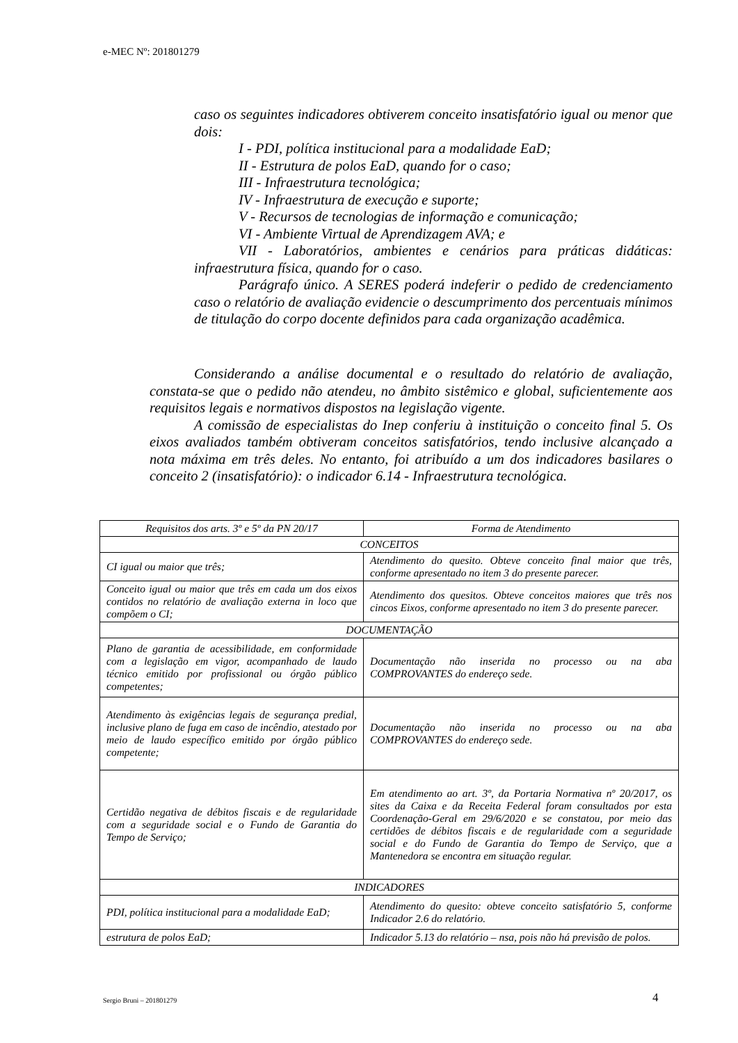e-MEC Nº: 201801279
caso os seguintes indicadores obtiverem conceito insatisfatório igual ou menor que dois:
I - PDI, política institucional para a modalidade EaD;
II - Estrutura de polos EaD, quando for o caso;
III - Infraestrutura tecnológica;
IV - Infraestrutura de execução e suporte;
V - Recursos de tecnologias de informação e comunicação;
VI - Ambiente Virtual de Aprendizagem AVA; e
VII - Laboratórios, ambientes e cenários para práticas didáticas: infraestrutura física, quando for o caso.
Parágrafo único. A SERES poderá indeferir o pedido de credenciamento caso o relatório de avaliação evidencie o descumprimento dos percentuais mínimos de titulação do corpo docente definidos para cada organização acadêmica.
Considerando a análise documental e o resultado do relatório de avaliação, constata-se que o pedido não atendeu, no âmbito sistêmico e global, suficientemente aos requisitos legais e normativos dispostos na legislação vigente.
A comissão de especialistas do Inep conferiu à instituição o conceito final 5. Os eixos avaliados também obtiveram conceitos satisfatórios, tendo inclusive alcançado a nota máxima em três deles. No entanto, foi atribuído a um dos indicadores basilares o conceito 2 (insatisfatório): o indicador 6.14 - Infraestrutura tecnológica.
| Requisitos dos arts. 3º e 5º da PN 20/17 | Forma de Atendimento |
| --- | --- |
| CONCEITOS | |
| CI igual ou maior que três; | Atendimento do quesito. Obteve conceito final maior que três, conforme apresentado no item 3 do presente parecer. |
| Conceito igual ou maior que três em cada um dos eixos contidos no relatório de avaliação externa in loco que compõem o CI; | Atendimento dos quesitos. Obteve conceitos maiores que três nos cincos Eixos, conforme apresentado no item 3 do presente parecer. |
| DOCUMENTAÇÃO | |
| Plano de garantia de acessibilidade, em conformidade com a legislação em vigor, acompanhado de laudo técnico emitido por profissional ou órgão público competentes; | Documentação não inserida no processo ou na aba COMPROVANTES do endereço sede. |
| Atendimento às exigências legais de segurança predial, inclusive plano de fuga em caso de incêndio, atestado por meio de laudo específico emitido por órgão público competente; | Documentação não inserida no processo ou na aba COMPROVANTES do endereço sede. |
| Certidão negativa de débitos fiscais e de regularidade com a seguridade social e o Fundo de Garantia do Tempo de Serviço; | Em atendimento ao art. 3º, da Portaria Normativa nº 20/2017, os sites da Caixa e da Receita Federal foram consultados por esta Coordenação-Geral em 29/6/2020 e se constatou, por meio das certidões de débitos fiscais e de regularidade com a seguridade social e do Fundo de Garantia do Tempo de Serviço, que a Mantenedora se encontra em situação regular. |
| INDICADORES | |
| PDI, política institucional para a modalidade EaD; | Atendimento do quesito: obteve conceito satisfatório 5, conforme Indicador 2.6 do relatório. |
| estrutura de polos EaD; | Indicador 5.13 do relatório – nsa, pois não há previsão de polos. |
Sergio Bruni – 201801279 4